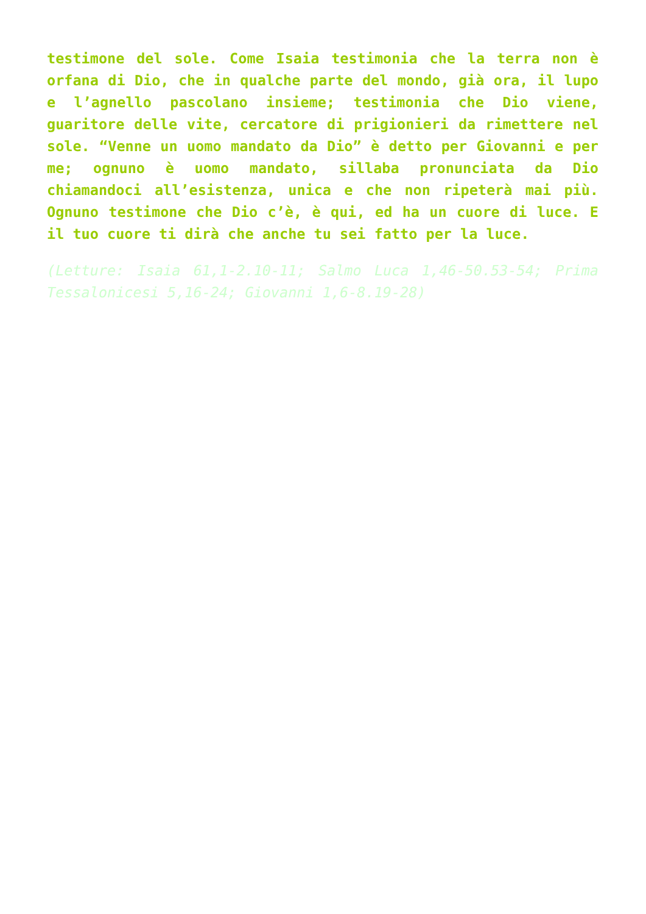testimone del sole. Come Isaia testimonia che la terra non è orfana di Dio, che in qualche parte del mondo, già ora, il lupo e l’agnello pascolano insieme; testimonia che Dio viene, guaritore delle vite, cercatore di prigionieri da rimettere nel sole. “Venne un uomo mandato da Dio” è detto per Giovanni e per me; ognuno è uomo mandato, sillaba pronunciata da Dio chiamandoci all’esistenza, unica e che non ripeterà mai più. Ognuno testimone che Dio c’è, è qui, ed ha un cuore di luce. E il tuo cuore ti dirà che anche tu sei fatto per la luce.
(Letture: Isaia 61,1-2.10-11; Salmo Luca 1,46-50.53-54; Prima Tessalonicesi 5,16-24; Giovanni 1,6-8.19-28)